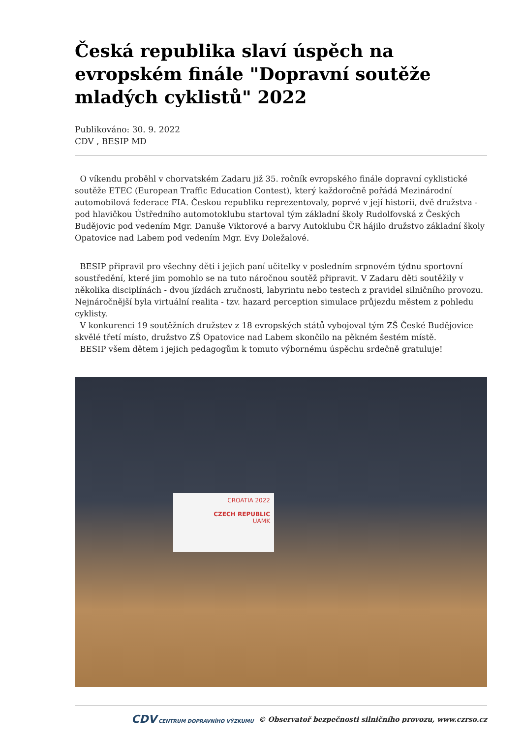Česká republika slaví úspěch na evropském finále "Dopravní soutěže mladých cyklistů" 2022
Publikováno: 30. 9. 2022
CDV , BESIP MD
O víkendu proběhl v chorvatském Zadaru již 35. ročník evropského finále dopravní cyklistické soutěže ETEC (European Traffic Education Contest), který každoročně pořádá Mezinárodní automobilová federace FIA. Českou republiku reprezentovaly, poprvé v její historii, dvě družstva - pod hlavičkou Ústředního automotoklubu startoval tým základní školy Rudolfovská z Českých Budějovic pod vedením Mgr. Danuše Viktorové a barvy Autoklubu ČR hájilo družstvo základní školy Opatovice nad Labem pod vedením Mgr. Evy Doležalové.
BESIP připravil pro všechny děti i jejich paní učitelky v posledním srpnovém týdnu sportovní soustředění, které jim pomohlo se na tuto náročnou soutěž připravit. V Zadaru děti soutěžily v několika disciplínách - dvou jízdách zručnosti, labyrintu nebo testech z pravidel silničního provozu. Nejnáročnější byla virtuální realita - tzv. hazard perception simulace průjezdu městem z pohledu cyklisty.
V konkurenci 19 soutěžních družstev z 18 evropských států vybojoval tým ZŠ České Budějovice skvělé třetí místo, družstvo ZŠ Opatovice nad Labem skončilo na pěkném šestém místě.
BESIP všem dětem i jejich pedagogům k tomuto výbornému úspěchu srdečně gratuluje!
CROATIA 2022
CZECH REPUBLIC
UAMK
CDV CENTRUM DOPRAVNÍHO VÝZKUMU © Observatoř bezpečnosti silničního provozu, www.czrso.cz